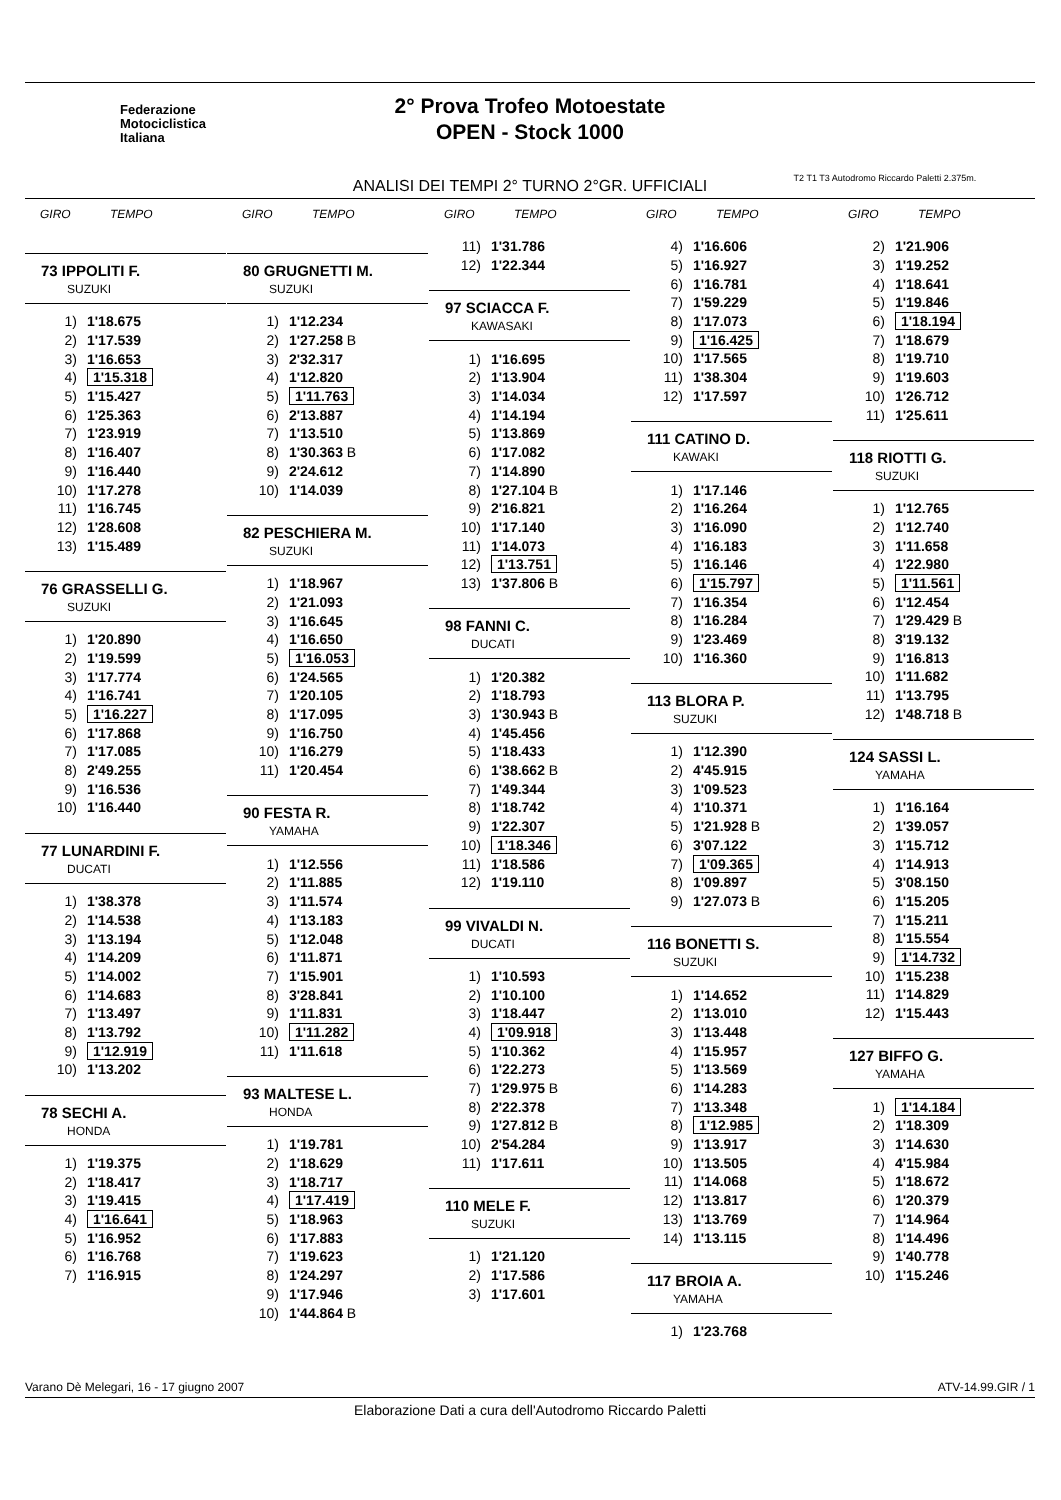Federazione
Motociclistica
Italiana
2° Prova Trofeo Motoestate
OPEN - Stock 1000
ANALISI DEI TEMPI 2° TURNO 2°GR. UFFICIALI
T2 T1 T3 Autodromo Riccardo Paletti 2.375m.
GIRO TEMPO
73 IPPOLITI F.
SUZUKI
| 1) | 1'18.675 |
| 2) | 1'17.539 |
| 3) | 1'16.653 |
| 4) | 1'15.318 |
| 5) | 1'15.427 |
| 6) | 1'25.363 |
| 7) | 1'23.919 |
| 8) | 1'16.407 |
| 9) | 1'16.440 |
| 10) | 1'17.278 |
| 11) | 1'16.745 |
| 12) | 1'28.608 |
| 13) | 1'15.489 |
76 GRASSELLI G.
SUZUKI
| 1) | 1'20.890 |
| 2) | 1'19.599 |
| 3) | 1'17.774 |
| 4) | 1'16.741 |
| 5) | 1'16.227 |
| 6) | 1'17.868 |
| 7) | 1'17.085 |
| 8) | 2'49.255 |
| 9) | 1'16.536 |
| 10) | 1'16.440 |
77 LUNARDINI F.
DUCATI
| 1) | 1'38.378 |
| 2) | 1'14.538 |
| 3) | 1'13.194 |
| 4) | 1'14.209 |
| 5) | 1'14.002 |
| 6) | 1'14.683 |
| 7) | 1'13.497 |
| 8) | 1'13.792 |
| 9) | 1'12.919 |
| 10) | 1'13.202 |
78 SECHI A.
HONDA
| 1) | 1'19.375 |
| 2) | 1'18.417 |
| 3) | 1'19.415 |
| 4) | 1'16.641 |
| 5) | 1'16.952 |
| 6) | 1'16.768 |
| 7) | 1'16.915 |
GIRO TEMPO
80 GRUGNETTI M.
SUZUKI
| 1) | 1'12.234 |
| 2) | 1'27.258 B |
| 3) | 2'32.317 |
| 4) | 1'12.820 |
| 5) | 1'11.763 |
| 6) | 2'13.887 |
| 7) | 1'13.510 |
| 8) | 1'30.363 B |
| 9) | 2'24.612 |
| 10) | 1'14.039 |
82 PESCHIERA M.
SUZUKI
| 1) | 1'18.967 |
| 2) | 1'21.093 |
| 3) | 1'16.645 |
| 4) | 1'16.650 |
| 5) | 1'16.053 |
| 6) | 1'24.565 |
| 7) | 1'20.105 |
| 8) | 1'17.095 |
| 9) | 1'16.750 |
| 10) | 1'16.279 |
| 11) | 1'20.454 |
90 FESTA R.
YAMAHA
| 1) | 1'12.556 |
| 2) | 1'11.885 |
| 3) | 1'11.574 |
| 4) | 1'13.183 |
| 5) | 1'12.048 |
| 6) | 1'11.871 |
| 7) | 1'15.901 |
| 8) | 3'28.841 |
| 9) | 1'11.831 |
| 10) | 1'11.282 |
| 11) | 1'11.618 |
93 MALTESE L.
HONDA
| 1) | 1'19.781 |
| 2) | 1'18.629 |
| 3) | 1'18.717 |
| 4) | 1'17.419 |
| 5) | 1'18.963 |
| 6) | 1'17.883 |
| 7) | 1'19.623 |
| 8) | 1'24.297 |
| 9) | 1'17.946 |
| 10) | 1'44.864 B |
GIRO TEMPO
| 11) | 1'31.786 |
| 12) | 1'22.344 |
97 SCIACCA F.
KAWASAKI
| 1) | 1'16.695 |
| 2) | 1'13.904 |
| 3) | 1'14.034 |
| 4) | 1'14.194 |
| 5) | 1'13.869 |
| 6) | 1'17.082 |
| 7) | 1'14.890 |
| 8) | 1'27.104 B |
| 9) | 2'16.821 |
| 10) | 1'17.140 |
| 11) | 1'14.073 |
| 12) | 1'13.751 |
| 13) | 1'37.806 B |
98 FANNI C.
DUCATI
| 1) | 1'20.382 |
| 2) | 1'18.793 |
| 3) | 1'30.943 B |
| 4) | 1'45.456 |
| 5) | 1'18.433 |
| 6) | 1'38.662 B |
| 7) | 1'49.344 |
| 8) | 1'18.742 |
| 9) | 1'22.307 |
| 10) | 1'18.346 |
| 11) | 1'18.586 |
| 12) | 1'19.110 |
99 VIVALDI N.
DUCATI
| 1) | 1'10.593 |
| 2) | 1'10.100 |
| 3) | 1'18.447 |
| 4) | 1'09.918 |
| 5) | 1'10.362 |
| 6) | 1'22.273 |
| 7) | 1'29.975 B |
| 8) | 2'22.378 |
| 9) | 1'27.812 B |
| 10) | 2'54.284 |
| 11) | 1'17.611 |
110 MELE F.
SUZUKI
| 1) | 1'21.120 |
| 2) | 1'17.586 |
| 3) | 1'17.601 |
GIRO TEMPO
| 4) | 1'16.606 |
| 5) | 1'16.927 |
| 6) | 1'16.781 |
| 7) | 1'59.229 |
| 8) | 1'17.073 |
| 9) | 1'16.425 |
| 10) | 1'17.565 |
| 11) | 1'38.304 |
| 12) | 1'17.597 |
111 CATINO D.
KAWAKI
| 1) | 1'17.146 |
| 2) | 1'16.264 |
| 3) | 1'16.090 |
| 4) | 1'16.183 |
| 5) | 1'16.146 |
| 6) | 1'15.797 |
| 7) | 1'16.354 |
| 8) | 1'16.284 |
| 9) | 1'23.469 |
| 10) | 1'16.360 |
113 BLORA P.
SUZUKI
| 1) | 1'12.390 |
| 2) | 4'45.915 |
| 3) | 1'09.523 |
| 4) | 1'10.371 |
| 5) | 1'21.928 B |
| 6) | 3'07.122 |
| 7) | 1'09.365 |
| 8) | 1'09.897 |
| 9) | 1'27.073 B |
116 BONETTI S.
SUZUKI
| 1) | 1'14.652 |
| 2) | 1'13.010 |
| 3) | 1'13.448 |
| 4) | 1'15.957 |
| 5) | 1'13.569 |
| 6) | 1'14.283 |
| 7) | 1'13.348 |
| 8) | 1'12.985 |
| 9) | 1'13.917 |
| 10) | 1'13.505 |
| 11) | 1'14.068 |
| 12) | 1'13.817 |
| 13) | 1'13.769 |
| 14) | 1'13.115 |
117 BROIA A.
YAMAHA
| 1) | 1'23.768 |
GIRO TEMPO
| 2) | 1'21.906 |
| 3) | 1'19.252 |
| 4) | 1'18.641 |
| 5) | 1'19.846 |
| 6) | 1'18.194 |
| 7) | 1'18.679 |
| 8) | 1'19.710 |
| 9) | 1'19.603 |
| 10) | 1'26.712 |
| 11) | 1'25.611 |
118 RIOTTI G.
SUZUKI
| 1) | 1'12.765 |
| 2) | 1'12.740 |
| 3) | 1'11.658 |
| 4) | 1'22.980 |
| 5) | 1'11.561 |
| 6) | 1'12.454 |
| 7) | 1'29.429 B |
| 8) | 3'19.132 |
| 9) | 1'16.813 |
| 10) | 1'11.682 |
| 11) | 1'13.795 |
| 12) | 1'48.718 B |
124 SASSI L.
YAMAHA
| 1) | 1'16.164 |
| 2) | 1'39.057 |
| 3) | 1'15.712 |
| 4) | 1'14.913 |
| 5) | 3'08.150 |
| 6) | 1'15.205 |
| 7) | 1'15.211 |
| 8) | 1'15.554 |
| 9) | 1'14.732 |
| 10) | 1'15.238 |
| 11) | 1'14.829 |
| 12) | 1'15.443 |
127 BIFFO G.
YAMAHA
| 1) | 1'14.184 |
| 2) | 1'18.309 |
| 3) | 1'14.630 |
| 4) | 4'15.984 |
| 5) | 1'18.672 |
| 6) | 1'20.379 |
| 7) | 1'14.964 |
| 8) | 1'14.496 |
| 9) | 1'40.778 |
| 10) | 1'15.246 |
Varano Dè Melegari, 16 - 17 giugno 2007 ATV-14.99.GIR / 1
Elaborazione Dati a cura dell'Autodromo Riccardo Paletti